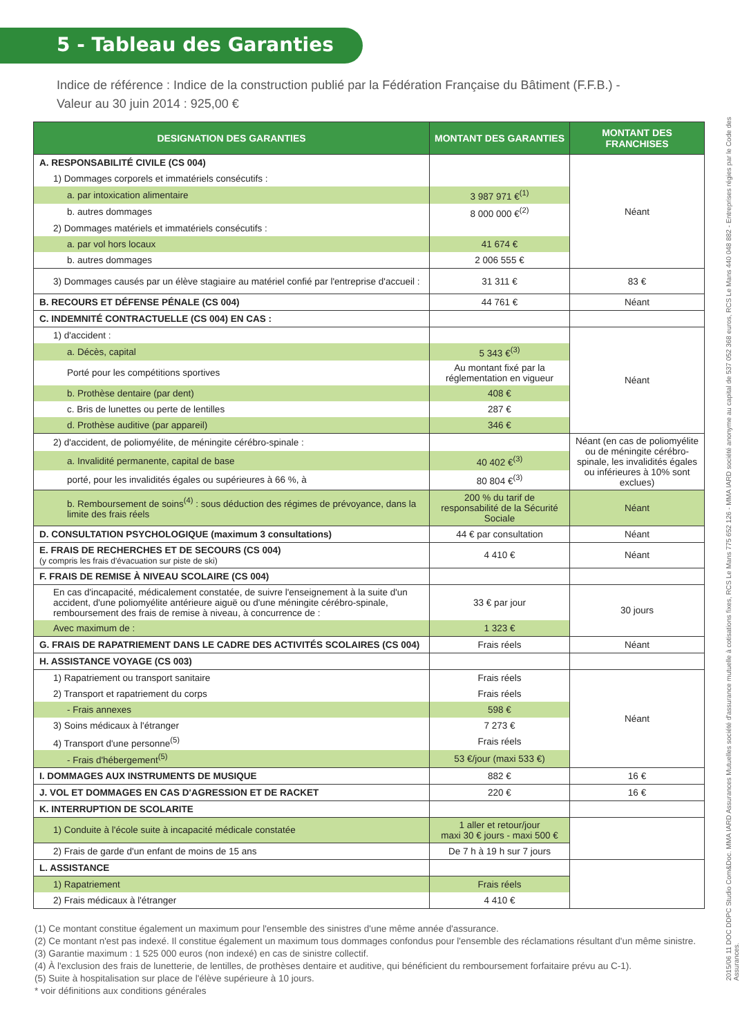5 - Tableau des Garanties
Indice de référence : Indice de la construction publié par la Fédération Française du Bâtiment (F.F.B.) -
Valeur au 30 juin 2014 : 925,00 €
| DESIGNATION DES GARANTIES | MONTANT DES GARANTIES | MONTANT DES FRANCHISES |
| --- | --- | --- |
| A. RESPONSABILITÉ CIVILE (CS 004) | | Néant |
| 1) Dommages corporels et immatériels consécutifs : | | |
| a. par intoxication alimentaire | 3 987 971 €<sup>(1)</sup> | |
| b. autres dommages | 8 000 000 €<sup>(2)</sup> | |
| 2) Dommages matériels et immatériels consécutifs : | | |
| a. par vol hors locaux | 41 674 € | |
| b. autres dommages | 2 006 555 € | |
| 3) Dommages causés par un élève stagiaire au matériel confié par l'entreprise d'accueil : | 31 311 € | 83 € |
| B. RECOURS ET DÉFENSE PÉNALE (CS 004) | 44 761 € | Néant |
| C. INDEMNITÉ CONTRACTUELLE (CS 004) EN CAS : | | |
| 1) d'accident : | | Néant |
| a. Décès, capital | 5 343 €<sup>(3)</sup> | |
| Porté pour les compétitions sportives | Au montant fixé par la réglementation en vigueur | |
| b. Prothèse dentaire (par dent) | 408 € | |
| c. Bris de lunettes ou perte de lentilles | 287 € | |
| d. Prothèse auditive (par appareil) | 346 € | |
| 2) d'accident, de poliomyélite, de méningite cérébro-spinale : | | Néant (en cas de poliomyélite ou de méningite cérébro-spinale, les invalidités égales ou inférieures à 10% sont exclues) |
| a. Invalidité permanente, capital de base | 40 402 €<sup>(3)</sup> | |
| porté, pour les invalidités égales ou supérieures à 66 %, à | 80 804 €<sup>(3)</sup> | |
| b. Remboursement de soins<sup>(4)</sup> : sous déduction des régimes de prévoyance, dans la limite des frais réels | 200 % du tarif de responsabilité de la Sécurité Sociale | Néant |
| D. CONSULTATION PSYCHOLOGIQUE (maximum 3 consultations) | 44 € par consultation | Néant |
| E. FRAIS DE RECHERCHES ET DE SECOURS (CS 004) (y compris les frais d'évacuation sur piste de ski) | 4 410 € | Néant |
| F. FRAIS DE REMISE À NIVEAU SCOLAIRE (CS 004) | | |
| En cas d'incapacité, médicalement constatée, de suivre l'enseignement à la suite d'un accident, d'une poliomyélite antérieure aiguë ou d'une méningite cérébro-spinale, remboursement des frais de remise à niveau, à concurrence de : | 33 € par jour | 30 jours |
| Avec maximum de : | 1 323 € | |
| G. FRAIS DE RAPATRIEMENT DANS LE CADRE DES ACTIVITÉS SCOLAIRES (CS 004) | Frais réels | Néant |
| H. ASSISTANCE VOYAGE (CS 003) | | |
| 1) Rapatriement ou transport sanitaire | Frais réels | Néant |
| 2) Transport et rapatriement du corps | Frais réels | |
| - Frais annexes | 598 € | |
| 3) Soins médicaux à l'étranger | 7 273 € | |
| 4) Transport d'une personne<sup>(5)</sup> | Frais réels | |
| - Frais d'hébergement<sup>(5)</sup> | 53 €/jour (maxi 533 €) | |
| I. DOMMAGES AUX INSTRUMENTS DE MUSIQUE | 882 € | 16 € |
| J. VOL ET DOMMAGES EN CAS D'AGRESSION ET DE RACKET | 220 € | 16 € |
| K. INTERRUPTION DE SCOLARITE | | |
| 1) Conduite à l'école suite à incapacité médicale constatée | 1 aller et retour/jour maxi 30 € jours - maxi 500 € | |
| 2) Frais de garde d'un enfant de moins de 15 ans | De 7 h à 19 h sur 7 jours | |
| L. ASSISTANCE | | |
| 1) Rapatriement | Frais réels | |
| 2) Frais médicaux à l'étranger | 4 410 € | |
(1) Ce montant constitue également un maximum pour l'ensemble des sinistres d'une même année d'assurance.
(2) Ce montant n'est pas indexé. Il constitue également un maximum tous dommages confondus pour l'ensemble des réclamations résultant d'un même sinistre.
(3) Garantie maximum : 1 525 000 euros (non indexé) en cas de sinistre collectif.
(4) À l'exclusion des frais de lunetterie, de lentilles, de prothèses dentaire et auditive, qui bénéficient du remboursement forfaitaire prévu au C-1).
(5) Suite à hospitalisation sur place de l'élève supérieure à 10 jours.
* voir définitions aux conditions générales
2015/06 11 DOC DDPC Studio Com&Doc. MMA IARD Assurances Mutuelles société d'assurance mutuelle à cotisations fixes, RCS Le Mans 775 652 126 - MMA IARD société anonyme au capital de 537 052 368 euros, RCS Le Mans 440 048 882 - Entreprises régies par le Code des Assurances.